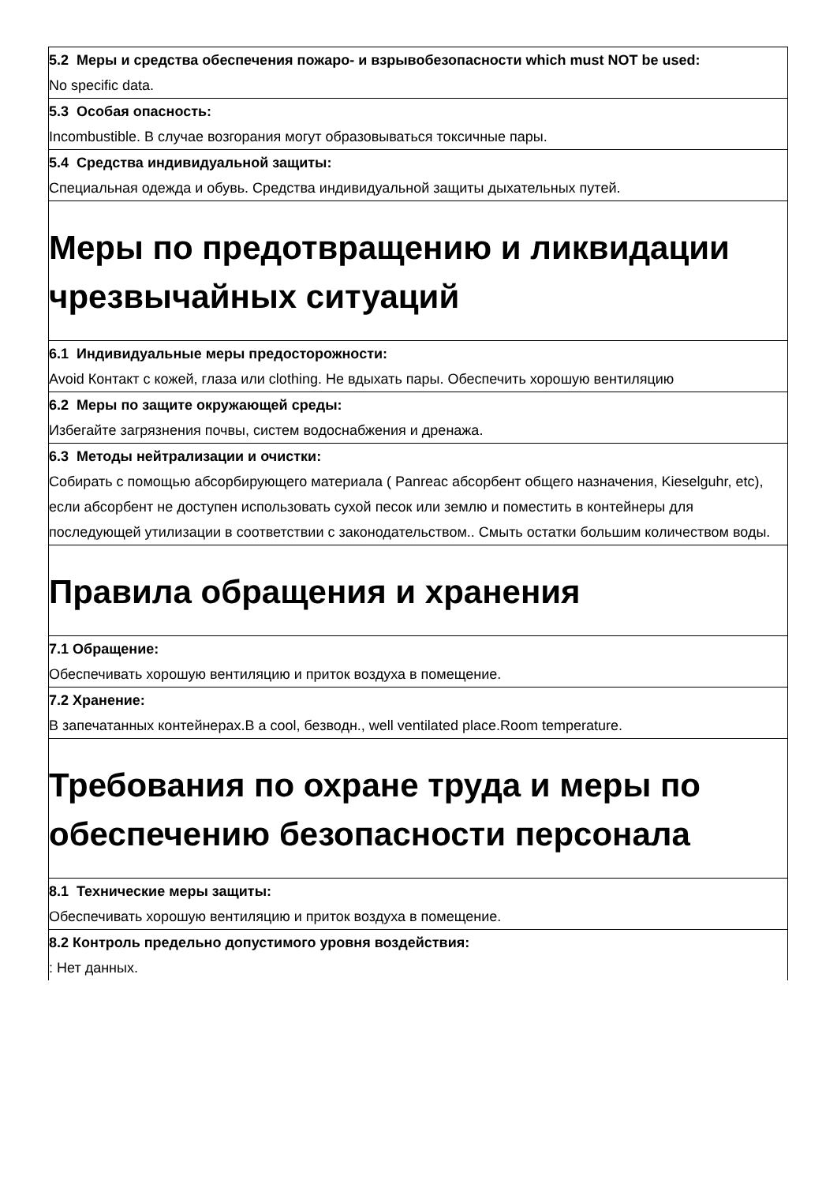| 5.2 Меры и средства обеспечения пожаро- и взрывобезопасности which must NOT be used: No specific data. |
| 5.3 Особая опасность: Incombustible. В случае возгорания могут образовываться токсичные пары. |
| 5.4 Средства индивидуальной защиты: Специальная одежда и обувь. Средства индивидуальной защиты дыхательных путей. |
| Меры по предотвращению и ликвидации чрезвычайных ситуаций |
| 6.1 Индивидуальные меры предосторожности: Avoid Контакт с кожей, глаза или clothing. Не вдыхать пары. Обеспечить хорошую вентиляцию |
| 6.2 Меры по защите окружающей среды: Избегайте загрязнения почвы, систем водоснабжения и дренажа. |
| 6.3 Методы нейтрализации и очистки: Собирать с помощью абсорбирующего материала ( Panreac абсорбент общего назначения, Kieselguhr, etc), если абсорбент не доступен использовать сухой песок или землю и поместить в контейнеры для последующей утилизации в соответствии с законодательством.. Смыть остатки большим количеством воды. |
| Правила обращения и хранения |
| 7.1 Обращение: Обеспечивать хорошую вентиляцию и приток воздуха в помещение. |
| 7.2 Хранение: В запечатанных контейнерах.В a cool, безводн., well ventilated place.Room temperature. |
| Требования по охране труда и меры по обеспечению безопасности персонала |
| 8.1 Технические меры защиты: Обеспечивать хорошую вентиляцию и приток воздуха в помещение. |
| 8.2 Контроль предельно допустимого уровня воздействия: : Нет данных. |